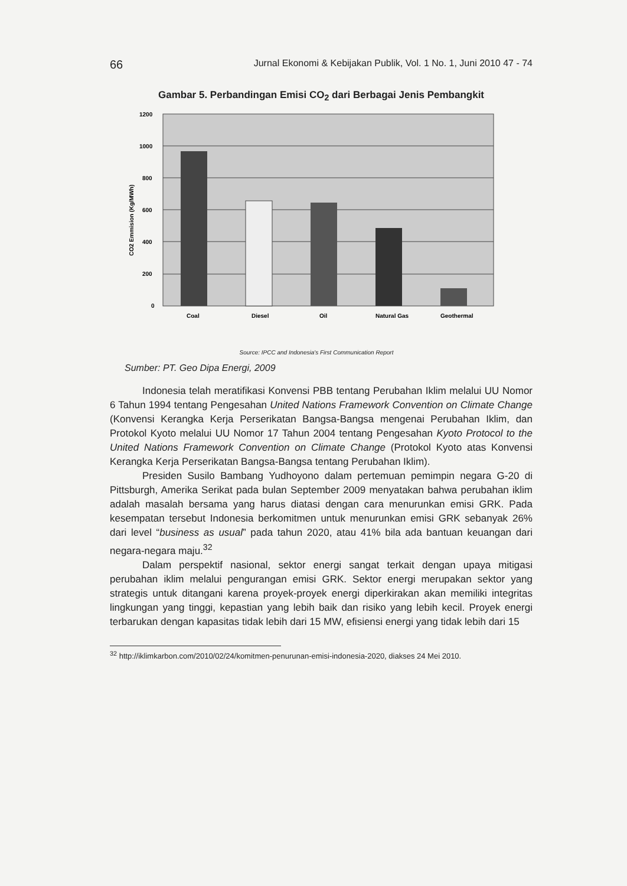66 Jurnal Ekonomi & Kebijakan Publik, Vol. 1 No. 1, Juni 2010 47 - 74
Gambar 5. Perbandingan Emisi CO<sub>2</sub> dari Berbagai Jenis Pembangkit
1200
1000
800
600
400
200
0
CO2 Emmision (Kg/MWh)
Coal
Diesel
Oil
Natural Gas
Geothermal
Source: IPCC and Indonesia's First Communication Report
Sumber: PT. Geo Dipa Energi, 2009
Indonesia telah meratifikasi Konvensi PBB tentang Perubahan Iklim melalui UU Nomor 6 Tahun 1994 tentang Pengesahan United Nations Framework Convention on Climate Change (Konvensi Kerangka Kerja Perserikatan Bangsa-Bangsa mengenai Perubahan Iklim, dan Protokol Kyoto melalui UU Nomor 17 Tahun 2004 tentang Pengesahan Kyoto Protocol to the United Nations Framework Convention on Climate Change (Protokol Kyoto atas Konvensi Kerangka Kerja Perserikatan Bangsa-Bangsa tentang Perubahan Iklim).
Presiden Susilo Bambang Yudhoyono dalam pertemuan pemimpin negara G-20 di Pittsburgh, Amerika Serikat pada bulan September 2009 menyatakan bahwa perubahan iklim adalah masalah bersama yang harus diatasi dengan cara menurunkan emisi GRK. Pada kesempatan tersebut Indonesia berkomitmen untuk menurunkan emisi GRK sebanyak 26% dari level “business as usual” pada tahun 2020, atau 41% bila ada bantuan keuangan dari negara-negara maju.<sup>32</sup>
Dalam perspektif nasional, sektor energi sangat terkait dengan upaya mitigasi perubahan iklim melalui pengurangan emisi GRK. Sektor energi merupakan sektor yang strategis untuk ditangani karena proyek-proyek energi diperkirakan akan memiliki integritas lingkungan yang tinggi, kepastian yang lebih baik dan risiko yang lebih kecil. Proyek energi terbarukan dengan kapasitas tidak lebih dari 15 MW, efisiensi energi yang tidak lebih dari 15
<sup>32</sup> http://iklimkarbon.com/2010/02/24/komitmen-penurunan-emisi-indonesia-2020, diakses 24 Mei 2010.